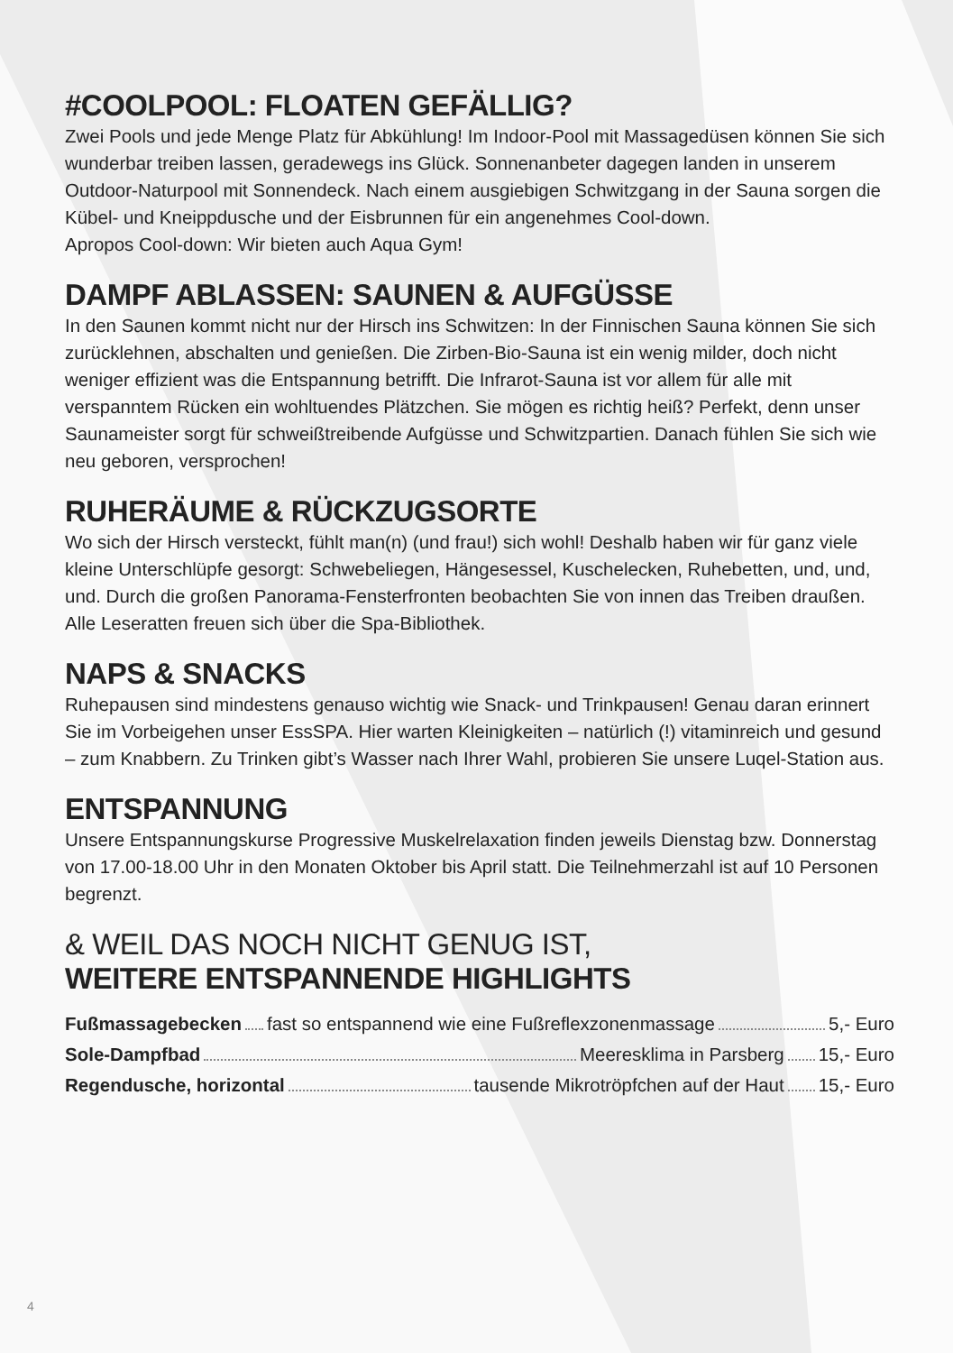#COOLPOOL: FLOATEN GEFÄLLIG?
Zwei Pools und jede Menge Platz für Abkühlung! Im Indoor-Pool mit Massagedüsen können Sie sich wunderbar treiben lassen, geradewegs ins Glück. Sonnenanbeter dagegen landen in unserem Outdoor-Naturpool mit Sonnendeck. Nach einem ausgiebigen Schwitzgang in der Sauna sorgen die Kübel- und Kneippdusche und der Eisbrunnen für ein angenehmes Cool-down.
Apropos Cool-down: Wir bieten auch Aqua Gym!
DAMPF ABLASSEN: SAUNEN & AUFGÜSSE
In den Saunen kommt nicht nur der Hirsch ins Schwitzen: In der Finnischen Sauna können Sie sich zurücklehnen, abschalten und genießen. Die Zirben-Bio-Sauna ist ein wenig milder, doch nicht weniger effizient was die Entspannung betrifft. Die Infrarot-Sauna ist vor allem für alle mit verspanntem Rücken ein wohltuendes Plätzchen. Sie mögen es richtig heiß? Perfekt, denn unser Saunameister sorgt für schweißtreibende Aufgüsse und Schwitzpartien. Danach fühlen Sie sich wie neu geboren, versprochen!
RUHERÄUME & RÜCKZUGSORTE
Wo sich der Hirsch versteckt, fühlt man(n) (und frau!) sich wohl! Deshalb haben wir für ganz viele kleine Unterschlüpfe gesorgt: Schwebeliegen, Hängesessel, Kuschelecken, Ruhebetten, und, und, und. Durch die großen Panorama-Fensterfronten beobachten Sie von innen das Treiben draußen. Alle Leseratten freuen sich über die Spa-Bibliothek.
NAPS & SNACKS
Ruhepausen sind mindestens genauso wichtig wie Snack- und Trinkpausen! Genau daran erinnert Sie im Vorbeigehen unser EssSPA. Hier warten Kleinigkeiten – natürlich (!) vitaminreich und gesund – zum Knabbern. Zu Trinken gibt’s Wasser nach Ihrer Wahl, probieren Sie unsere Luqel-Station aus.
ENTSPANNUNG
Unsere Entspannungskurse Progressive Muskelrelaxation finden jeweils Dienstag bzw. Donnerstag von 17.00-18.00 Uhr in den Monaten Oktober bis April statt. Die Teilnehmerzahl ist auf 10 Personen begrenzt.
& WEIL DAS NOCH NICHT GENUG IST,
WEITERE ENTSPANNENDE HIGHLIGHTS
Fußmassagebecken fast so entspannend wie eine Fußreflexzonenmassage 5,- Euro
Sole-Dampfbad Meeresklima in Parsberg 15,- Euro
Regendusche, horizontal tausende Mikrotröpfchen auf der Haut 15,- Euro
4